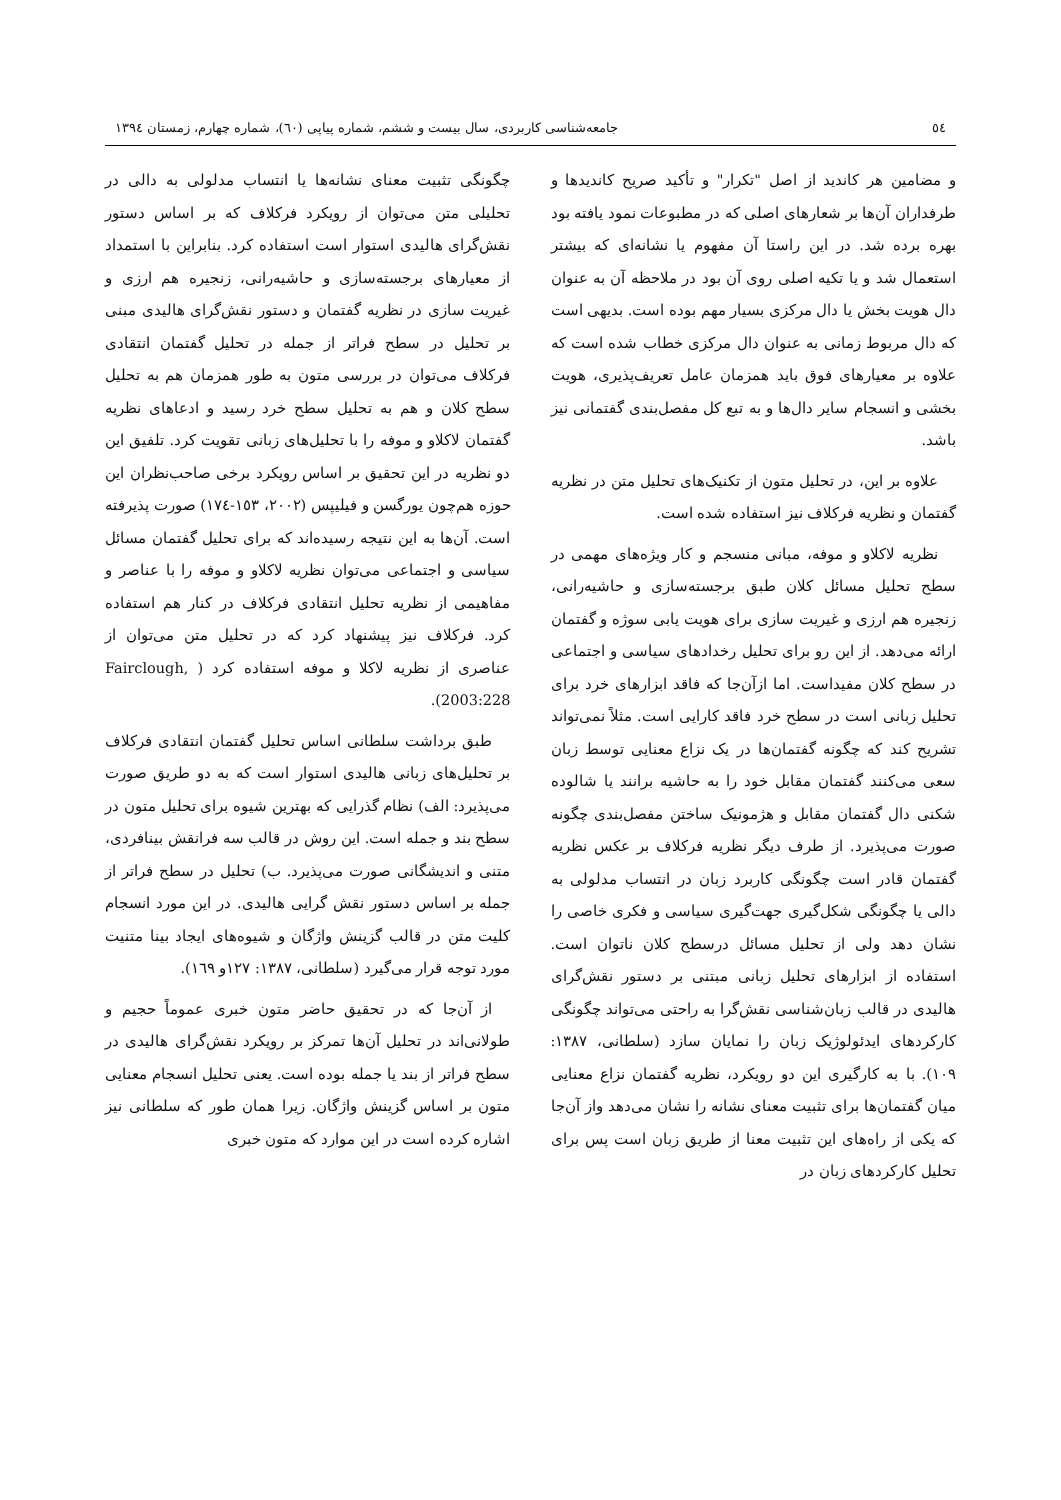٥٤ جامعه‌شناسی کاربردی، سال بیست و ششم، شماره پیاپی (٦٠)، شماره چهارم، زمستان ١٣٩٤
و مضامین هر کاندید از اصل "تکرار" و تأکید صریح کاندیدها و طرفداران آن‌ها بر شعارهای اصلی که در مطبوعات نمود یافته بود بهره برده شد. در این راستا آن مفهوم یا نشانه‌ای که بیشتر استعمال شد و یا تکیه اصلی روی آن بود در ملاحظه آن به عنوان دال هویت بخش یا دال مرکزی بسیار مهم بوده است. بدیهی است که دال مربوط زمانی به عنوان دال مرکزی خطاب شده است که علاوه بر معیارهای فوق باید همزمان عامل تعریف‌پذیری، هویت بخشی و انسجام سایر دال‌ها و به تبع کل مفصل‌بندی گفتمانی نیز باشد.
علاوه بر این، در تحلیل متون از تکنیک‌های تحلیل متن در نظریه گفتمان و نظریه فرکلاف نیز استفاده شده است.
نظریه لاکلاو و موفه، مبانی منسجم و کار ویژه‌های مهمی در سطح تحلیل مسائل کلان طبق برجسته‌سازی و حاشیه‌رانی، زنجیره هم ارزی و غیریت سازی برای هویت یابی سوژه و گفتمان ارائه می‌دهد. از این رو برای تحلیل رخدادهای سیاسی و اجتماعی در سطح کلان مفیداست. اما ازآن‌جا که فاقد ابزارهای خرد برای تحلیل زبانی است در سطح خرد فاقد کارایی است. مثلاً نمی‌تواند تشریح کند که چگونه گفتمان‌ها در یک نزاع معنایی توسط زبان سعی می‌کنند گفتمان مقابل خود را به حاشیه برانند یا شالوده شکنی دال گفتمان مقابل و هژمونیک ساختن مفصل‌بندی چگونه صورت می‌پذیرد. از طرف دیگر نظریه فرکلاف بر عکس نظریه گفتمان قادر است چگونگی کاربرد زبان در انتساب مدلولی به دالی یا چگونگی شکل‌گیری جهت‌گیری سیاسی و فکری خاصی را نشان دهد ولی از تحلیل مسائل درسطح کلان ناتوان است. استفاده از ابزارهای تحلیل زبانی مبتنی بر دستور نقش‌گرای هالیدی در قالب زبان‌شناسی نقش‌گرا به راحتی می‌تواند چگونگی کارکردهای ایدئولوژیک زبان را نمایان سازد (سلطانی، ١٣٨٧: ١٠٩). با به کارگیری این دو رویکرد، نظریه گفتمان نزاع معنایی میان گفتمان‌ها برای تثبیت معنای نشانه را نشان می‌دهد واز آن‌جا که یکی از راه‌های این تثبیت معنا از طریق زبان است پس برای تحلیل کارکردهای زبان در
چگونگی تثبیت معنای نشانه‌ها یا انتساب مدلولی به دالی در تحلیلی متن می‌توان از رویکرد فرکلاف که بر اساس دستور نقش‌گرای هالیدی استوار است استفاده کرد. بنابراین با استمداد از معیارهای برجسته‌سازی و حاشیه‌رانی، زنجیره هم ارزی و غیریت سازی در نظریه گفتمان و دستور نقش‌گرای هالیدی مبنی بر تحلیل در سطح فراتر از جمله در تحلیل گفتمان انتقادی فرکلاف می‌توان در بررسی متون به طور همزمان هم به تحلیل سطح کلان و هم به تحلیل سطح خرد رسید و ادعاهای نظریه گفتمان لاکلاو و موفه را با تحلیل‌های زبانی تقویت کرد. تلفیق این دو نظریه در این تحقیق بر اساس رویکرد برخی صاحب‌نظران این حوزه هم‌چون یورگسن و فیلیپس (٢٠٠٢، ١٥٣-١٧٤) صورت پذیرفته است. آن‌ها به این نتیجه رسیده‌اند که برای تحلیل گفتمان مسائل سیاسی و اجتماعی می‌توان نظریه لاکلاو و موفه را با عناصر و مفاهیمی از نظریه تحلیل انتقادی فرکلاف در کنار هم استفاده کرد. فرکلاف نیز پیشنهاد کرد که در تحلیل متن می‌توان از عناصری از نظریه لاکلا و موفه استفاده کرد ( Fairclough, 2003:228).
طبق برداشت سلطانی اساس تحلیل گفتمان انتقادی فرکلاف بر تحلیل‌های زبانی هالیدی استوار است که به دو طریق صورت می‌پذیرد: الف) نظام گذرایی که بهترین شیوه برای تحلیل متون در سطح بند و جمله است. این روش در قالب سه فرانقش بینافردی، متنی و اندیشگانی صورت می‌پذیرد. ب) تحلیل در سطح فراتر از جمله بر اساس دستور نقش گرایی هالیدی. در این مورد انسجام کلیت متن در قالب گزینش واژگان و شیوه‌های ایجاد بینا متنیت مورد توجه قرار می‌گیرد (سلطانی، ١٣٨٧: ١٢٧و ١٦٩).
از آن‌جا که در تحقیق حاضر متون خبری عموماً حجیم و طولانی‌اند در تحلیل آن‌ها تمرکز بر رویکرد نقش‌گرای هالیدی در سطح فراتر از بند یا جمله بوده است. یعنی تحلیل انسجام معنایی متون بر اساس گزینش واژگان. زیرا همان طور که سلطانی نیز اشاره کرده است در این موارد که متون خبری